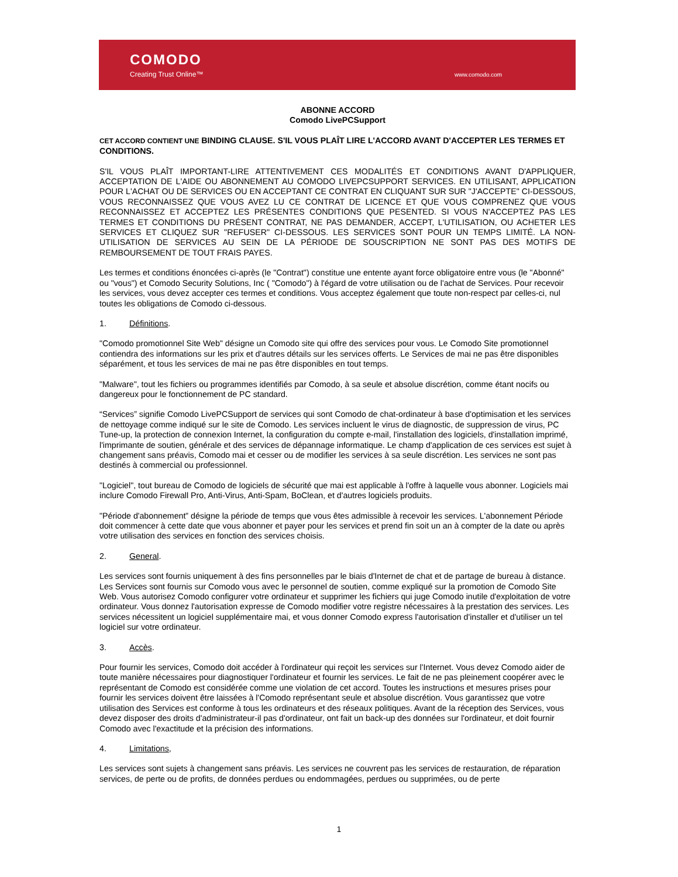COMODO
Creating Trust Online™ www.comodo.com
ABONNE ACCORD
Comodo LivePCSupport
CET ACCORD CONTIENT UNE BINDING CLAUSE. S'IL VOUS PLAÎT LIRE L'ACCORD AVANT D'ACCEPTER LES TERMES ET CONDITIONS.
S'IL VOUS PLAÎT IMPORTANT-LIRE ATTENTIVEMENT CES MODALITÉS ET CONDITIONS AVANT D'APPLIQUER, ACCEPTATION DE L'AIDE OU ABONNEMENT AU COMODO LIVEPCSUPPORT SERVICES. EN UTILISANT, APPLICATION POUR L'ACHAT OU DE SERVICES OU EN ACCEPTANT CE CONTRAT EN CLIQUANT SUR SUR "J'ACCEPTE" CI-DESSOUS, VOUS RECONNAISSEZ QUE VOUS AVEZ LU CE CONTRAT DE LICENCE ET QUE VOUS COMPRENEZ QUE VOUS RECONNAISSEZ ET ACCEPTEZ LES PRÉSENTES CONDITIONS QUE PESENTED. SI VOUS N'ACCEPTEZ PAS LES TERMES ET CONDITIONS DU PRÉSENT CONTRAT, NE PAS DEMANDER, ACCEPT, L'UTILISATION, OU ACHETER LES SERVICES ET CLIQUEZ SUR "REFUSER" CI-DESSOUS. LES SERVICES SONT POUR UN TEMPS LIMITÉ. LA NON-UTILISATION DE SERVICES AU SEIN DE LA PÉRIODE DE SOUSCRIPTION NE SONT PAS DES MOTIFS DE REMBOURSEMENT DE TOUT FRAIS PAYES.
Les termes et conditions énoncées ci-après (le "Contrat") constitue une entente ayant force obligatoire entre vous (le "Abonné" ou "vous") et Comodo Security Solutions, Inc ( "Comodo") à l'égard de votre utilisation ou de l'achat de Services. Pour recevoir les services, vous devez accepter ces termes et conditions. Vous acceptez également que toute non-respect par celles-ci, nul toutes les obligations de Comodo ci-dessous.
1. Définitions.
"Comodo promotionnel Site Web" désigne un Comodo site qui offre des services pour vous. Le Comodo Site promotionnel contiendra des informations sur les prix et d'autres détails sur les services offerts. Le Services de mai ne pas être disponibles séparément, et tous les services de mai ne pas être disponibles en tout temps.
"Malware", tout les fichiers ou programmes identifiés par Comodo, à sa seule et absolue discrétion, comme étant nocifs ou dangereux pour le fonctionnement de PC standard.
“Services” signifie Comodo LivePCSupport de services qui sont Comodo de chat-ordinateur à base d'optimisation et les services de nettoyage comme indiqué sur le site de Comodo. Les services incluent le virus de diagnostic, de suppression de virus, PC Tune-up, la protection de connexion Internet, la configuration du compte e-mail, l'installation des logiciels, d'installation imprimé, l'imprimante de soutien, générale et des services de dépannage informatique. Le champ d'application de ces services est sujet à changement sans préavis, Comodo mai et cesser ou de modifier les services à sa seule discrétion. Les services ne sont pas destinés à commercial ou professionnel.
"Logiciel", tout bureau de Comodo de logiciels de sécurité que mai est applicable à l'offre à laquelle vous abonner. Logiciels mai inclure Comodo Firewall Pro, Anti-Virus, Anti-Spam, BoClean, et d'autres logiciels produits.
"Période d'abonnement” désigne la période de temps que vous êtes admissible à recevoir les services. L'abonnement Période doit commencer à cette date que vous abonner et payer pour les services et prend fin soit un an à compter de la date ou après votre utilisation des services en fonction des services choisis.
2. General.
Les services sont fournis uniquement à des fins personnelles par le biais d'Internet de chat et de partage de bureau à distance. Les Services sont fournis sur Comodo vous avec le personnel de soutien, comme expliqué sur la promotion de Comodo Site Web. Vous autorisez Comodo configurer votre ordinateur et supprimer les fichiers qui juge Comodo inutile d'exploitation de votre ordinateur. Vous donnez l'autorisation expresse de Comodo modifier votre registre nécessaires à la prestation des services. Les services nécessitent un logiciel supplémentaire mai, et vous donner Comodo express l'autorisation d'installer et d'utiliser un tel logiciel sur votre ordinateur.
3. Accès.
Pour fournir les services, Comodo doit accéder à l'ordinateur qui reçoit les services sur l'Internet. Vous devez Comodo aider de toute manière nécessaires pour diagnostiquer l'ordinateur et fournir les services. Le fait de ne pas pleinement coopérer avec le représentant de Comodo est considérée comme une violation de cet accord. Toutes les instructions et mesures prises pour fournir les services doivent être laissées à l'Comodo représentant seule et absolue discrétion. Vous garantissez que votre utilisation des Services est conforme à tous les ordinateurs et des réseaux politiques. Avant de la réception des Services, vous devez disposer des droits d'administrateur-il pas d'ordinateur, ont fait un back-up des données sur l'ordinateur, et doit fournir Comodo avec l'exactitude et la précision des informations.
4. Limitations,
Les services sont sujets à changement sans préavis. Les services ne couvrent pas les services de restauration, de réparation services, de perte ou de profits, de données perdues ou endommagées, perdues ou supprimées, ou de perte
1